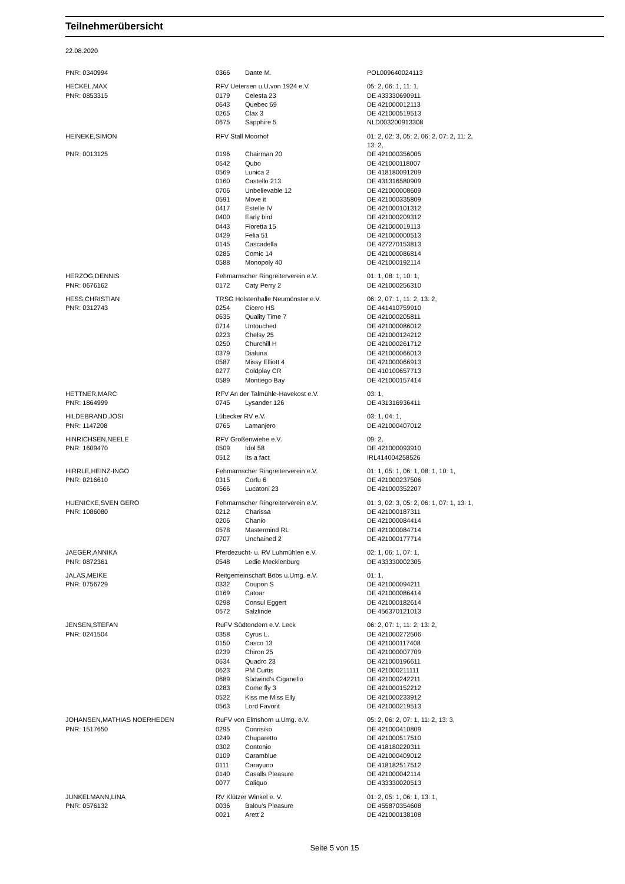Teilnehmerübersicht
22.08.2020
| PNR: 0340994 | 0366 | Dante M. | POL009640024113 |
| HECKEL,MAX | RFV Uetersen u.U.von 1924 e.V. | | 05: 2, 06: 1, 11: 1, |
| PNR: 0853315 | 0179 | Celesta 23 | DE 433330690911 |
| | 0643 | Quebec 69 | DE 421000012113 |
| | 0265 | Clax 3 | DE 421000519513 |
| | 0675 | Sapphire 5 | NLD003200913308 |
| HEINEKE,SIMON | RFV Stall Moorhof | | 01: 2, 02: 3, 05: 2, 06: 2, 07: 2, 11: 2, 13: 2, |
| PNR: 0013125 | 0196 | Chairman 20 | DE 421000356005 |
| | 0642 | Qubo | DE 421000118007 |
| | 0569 | Lunica 2 | DE 418180091209 |
| | 0160 | Castello 213 | DE 431316580909 |
| | 0706 | Unbelievable 12 | DE 421000008609 |
| | 0591 | Move it | DE 421000335809 |
| | 0417 | Estelle IV | DE 421000101312 |
| | 0400 | Early bird | DE 421000209312 |
| | 0443 | Fioretta 15 | DE 421000019113 |
| | 0429 | Felia 51 | DE 421000000513 |
| | 0145 | Cascadella | DE 427270153813 |
| | 0285 | Comic 14 | DE 421000086814 |
| | 0588 | Monopoly 40 | DE 421000192114 |
| HERZOG,DENNIS | Fehmarnscher Ringreiterverein e.V. | | 01: 1, 08: 1, 10: 1, |
| PNR: 0676162 | 0172 | Caty Perry 2 | DE 421000256310 |
| HESS,CHRISTIAN | TRSG Holstenhalle Neumünster e.V. | | 06: 2, 07: 1, 11: 2, 13: 2, |
| PNR: 0312743 | 0254 | Cicero HS | DE 441410759910 |
| | 0635 | Quality Time 7 | DE 421000205811 |
| | 0714 | Untouched | DE 421000086012 |
| | 0223 | Chelsy 25 | DE 421000124212 |
| | 0250 | Churchill H | DE 421000261712 |
| | 0379 | Dialuna | DE 421000066013 |
| | 0587 | Missy Elliott 4 | DE 421000066913 |
| | 0277 | Coldplay CR | DE 410100657713 |
| | 0589 | Montiego Bay | DE 421000157414 |
| HETTNER,MARC | RFV An der Talmühle-Havekost e.V. | | 03: 1, |
| PNR: 1864999 | 0745 | Lysander 126 | DE 431316936411 |
| HILDEBRAND,JOSI | Lübecker RV e.V. | | 03: 1, 04: 1, |
| PNR: 1147208 | 0765 | Lamanjero | DE 421000407012 |
| HINRICHSEN,NEELE | RFV Großenwiehe e.V. | | 09: 2, |
| PNR: 1609470 | 0509 | Idol 58 | DE 421000093910 |
| | 0512 | Its a fact | IRL414004258526 |
| HIRRLE,HEINZ-INGO | Fehmarnscher Ringreiterverein e.V. | | 01: 1, 05: 1, 06: 1, 08: 1, 10: 1, |
| PNR: 0216610 | 0315 | Corfu 6 | DE 421000237506 |
| | 0566 | Lucatoni 23 | DE 421000352207 |
| HUENICKE,SVEN GERO | Fehmarnscher Ringreiterverein e.V. | | 01: 3, 02: 3, 05: 2, 06: 1, 07: 1, 13: 1, |
| PNR: 1086080 | 0212 | Charissa | DE 421000187311 |
| | 0206 | Chanio | DE 421000084414 |
| | 0578 | Mastermind RL | DE 421000084714 |
| | 0707 | Unchained 2 | DE 421000177714 |
| JAEGER,ANNIKA | Pferdezucht- u. RV Luhmühlen e.V. | | 02: 1, 06: 1, 07: 1, |
| PNR: 0872361 | 0548 | Ledie Mecklenburg | DE 433330002305 |
| JALAS,MEIKE | Reitgemeinschaft Böbs u.Umg. e.V. | | 01: 1, |
| PNR: 0756729 | 0332 | Coupon S | DE 421000094211 |
| | 0169 | Catoar | DE 421000086414 |
| | 0298 | Consul Eggert | DE 421000182614 |
| | 0672 | Salzlinde | DE 456370121013 |
| JENSEN,STEFAN | RuFV Südtondern e.V. Leck | | 06: 2, 07: 1, 11: 2, 13: 2, |
| PNR: 0241504 | 0358 | Cyrus L. | DE 421000272506 |
| | 0150 | Casco 13 | DE 421000117408 |
| | 0239 | Chiron 25 | DE 421000007709 |
| | 0634 | Quadro 23 | DE 421000196611 |
| | 0623 | PM Curtis | DE 421000211111 |
| | 0689 | Südwind's Ciganello | DE 421000242211 |
| | 0283 | Come fly 3 | DE 421000152212 |
| | 0522 | Kiss me Miss Elly | DE 421000233912 |
| | 0563 | Lord Favorit | DE 421000219513 |
| JOHANSEN,MATHIAS NOERHEDEN | RuFV von Elmshorn u.Umg. e.V. | | 05: 2, 06: 2, 07: 1, 11: 2, 13: 3, |
| PNR: 1517650 | 0295 | Conrisiko | DE 421000410809 |
| | 0249 | Chuparetto | DE 421000517510 |
| | 0302 | Contonio | DE 418180220311 |
| | 0109 | Caramblue | DE 421000409012 |
| | 0111 | Carayuno | DE 418182517512 |
| | 0140 | Casalls Pleasure | DE 421000042114 |
| | 0077 | Caliquo | DE 433330020513 |
| JUNKELMANN,LINA | RV Klützer Winkel e. V. | | 01: 2, 05: 1, 06: 1, 13: 1, |
| PNR: 0576132 | 0036 | Balou's Pleasure | DE 455870354608 |
| | 0021 | Arett 2 | DE 421000138108 |
Seite 5 von 15